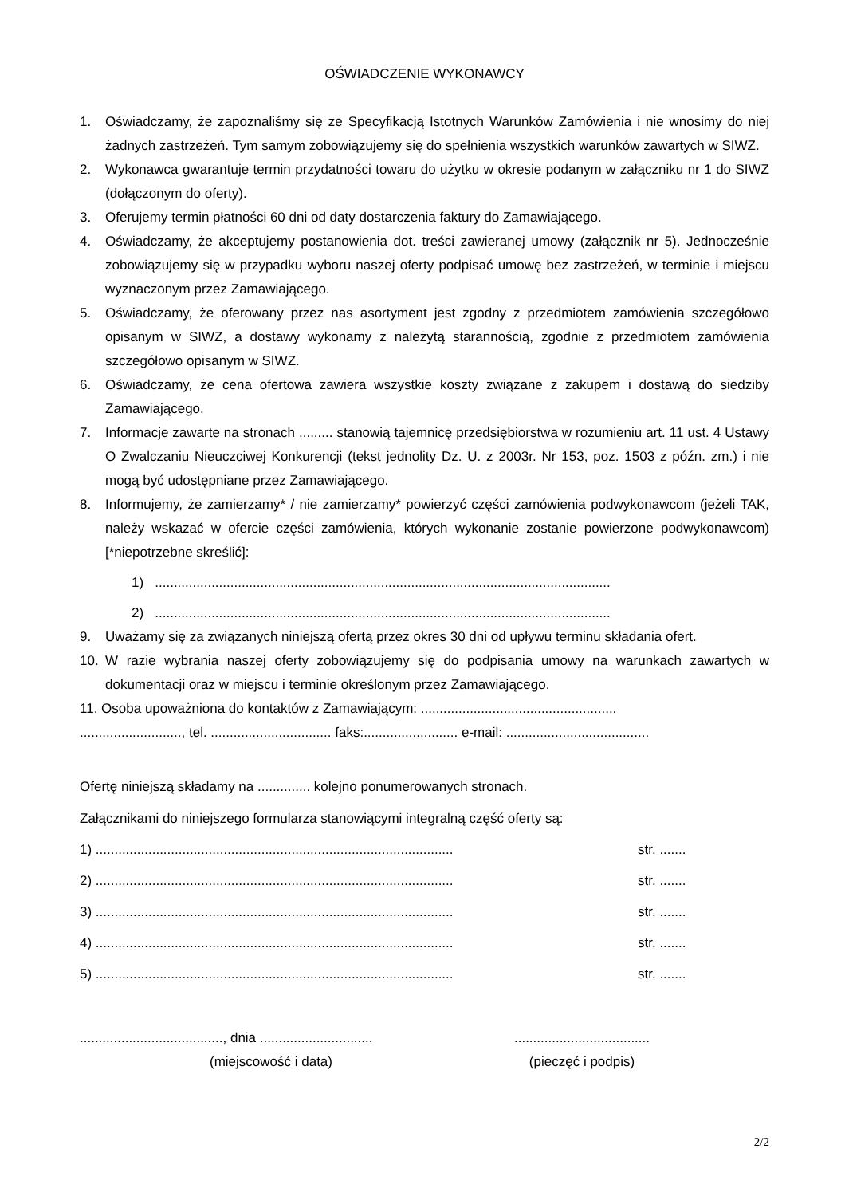OŚWIADCZENIE WYKONAWCY
1. Oświadczamy, że zapoznaliśmy się ze Specyfikacją Istotnych Warunków Zamówienia i nie wnosimy do niej żadnych zastrzeżeń. Tym samym zobowiązujemy się do spełnienia wszystkich warunków zawartych w SIWZ.
2. Wykonawca gwarantuje termin przydatności towaru do użytku w okresie podanym w załączniku nr 1 do SIWZ (dołączonym do oferty).
3. Oferujemy termin płatności 60 dni od daty dostarczenia faktury do Zamawiającego.
4. Oświadczamy, że akceptujemy postanowienia dot. treści zawieranej umowy (załącznik nr 5). Jednocześnie zobowiązujemy się w przypadku wyboru naszej oferty podpisać umowę bez zastrzeżeń, w terminie i miejscu wyznaczonym przez Zamawiającego.
5. Oświadczamy, że oferowany przez nas asortyment jest zgodny z przedmiotem zamówienia szczegółowo opisanym w SIWZ, a dostawy wykonamy z należytą starannością, zgodnie z przedmiotem zamówienia szczegółowo opisanym w SIWZ.
6. Oświadczamy, że cena ofertowa zawiera wszystkie koszty związane z zakupem i dostawą do siedziby Zamawiającego.
7. Informacje zawarte na stronach ......... stanowią tajemnicę przedsiębiorstwa w rozumieniu art. 11 ust. 4 Ustawy O Zwalczaniu Nieuczciwej Konkurencji (tekst jednolity Dz. U. z 2003r. Nr 153, poz. 1503 z późn. zm.) i nie mogą być udostępniane przez Zamawiającego.
8. Informujemy, że zamierzamy* / nie zamierzamy* powierzyć części zamówienia podwykonawcom (jeżeli TAK, należy wskazać w ofercie części zamówienia, których wykonanie zostanie powierzone podwykonawcom) [*niepotrzebne skreślić]:
1) .........................................................................................................................
2) .........................................................................................................................
9. Uważamy się za związanych niniejszą ofertą przez okres 30 dni od upływu terminu składania ofert.
10. W razie wybrania naszej oferty zobowiązujemy się do podpisania umowy na warunkach zawartych w dokumentacji oraz w miejscu i terminie określonym przez Zamawiającego.
11. Osoba upoważniona do kontaktów z Zamawiającym: ....................................................
..........................., tel. ................................ faks:......................... e-mail: ......................................
Ofertę niniejszą składamy na .............. kolejno ponumerowanych stronach.
Załącznikami do niniejszego formularza stanowiącymi integralną część oferty są:
1) ............................................................................................... str. .......
2) ............................................................................................... str. .......
3) ............................................................................................... str. .......
4) ............................................................................................... str. .......
5) ............................................................................................... str. .......
......................................, dnia ..............................
(miejscowość i data)
....................................
(pieczęć i podpis)
2/2